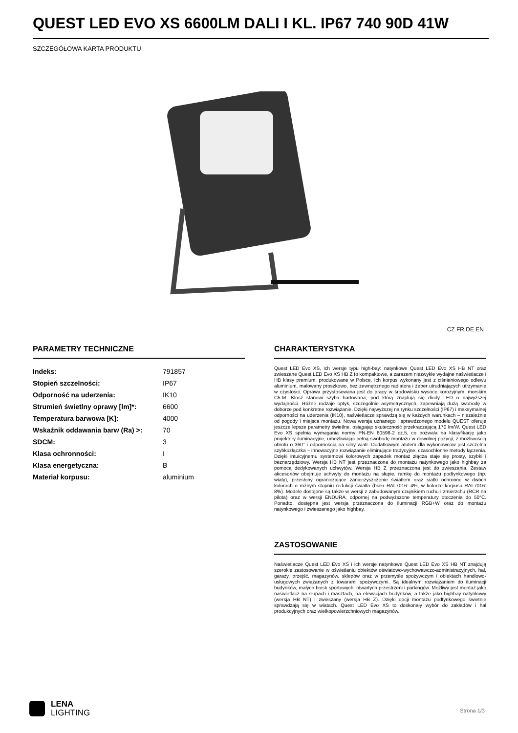QUEST LED EVO XS 6600LM DALI I KL. IP67 740 90D 41W
SZCZEGÓŁOWA KARTA PRODUKTU
CZ FR DE EN
PARAMETRY TECHNICZNE
| Indeks: | 791857 |
| Stopień szczelności: | IP67 |
| Odporność na uderzenia: | IK10 |
| Strumień świetlny oprawy [lm]*: | 6600 |
| Temperatura barwowa [K]: | 4000 |
| Wskaźnik oddawania barw (Ra) >: | 70 |
| SDCM: | 3 |
| Klasa ochronności: | I |
| Klasa energetyczna: | B |
| Materiał korpusu: | aluminium |
CHARAKTERYSTYKA
Quest LED Evo XS, ich wersje typu high-bay: natynkowe Quest LED Evo XS HB NT oraz zwieszane Quest LED Evo XS HB Z to kompaktowe, a zarazem niezwykle wydajne naświetlacze i HB klasy premium, produkowane w Polsce. Ich korpus wykonany jest z ciśnieniowego odlewu aluminium, malowany proszkowo, bez zewnętrznego radiatora i żeber utrudniających utrzymanie w czystości. Oprawa przystosowana jest do pracy w środowisku wysoce korozyjnym, morskim C5-M. Klosz stanowi szyba hartowana, pod którą znajdują się diody LED o najwyższej wydajności. Różne rodzaje optyk, szczególnie asymetrycznych, zapewniają dużą swobodę w doborze pod konkretne rozwiązanie. Dzięki najwyższej na rynku szczelności (IP67) i maksymalnej odporności na uderzenia (IK10), naświetlacze sprawdzą się w każdych warunkach – niezależnie od pogody i miejsca montażu. Nowa wersja uznanego i sprawdzonego modelu QUEST oferuje jeszcze lepsze parametry świetlne, osiągając skuteczność przekraczającą 170 lm/W. Quest LED Evo XS spełnia wymagania normy PN-EN 60598-2 cz.5, co pozwala na klasyfikację jako projektory iluminacyjne, umożliwiając pełną swobodę montażu w dowolnej pozycji, z możliwością obrotu o 360° i odpornością na silny wiatr. Dodatkowym atutem dla wykonawców jest szczelna szybkozłączka – innowacyjne rozwiązanie eliminujące tradycyjne, czasochłonne metody łączenia. Dzięki intuicyjnemu systemowi kolorowych zapadek montaż złącza staje się prosty, szybki i beznarzędziowy. Wersja HB NT jest przeznaczona do montażu natynkowego jako highbay za pomocą dedykowanych uchwytów. Wersja HB Z przeznaczona jest do zwieszania. Zestaw akcesoriów obejmuje uchwyty do montażu na słupie, ramkę do montażu podtynkowego (np. wiaty), przesłony ograniczające zanieczyszczenie światłem oraz siatki ochronne w dwóch kolorach o różnym stopniu redukcji światła (biała RAL7016: 4%, w kolorze korpusu RAL7016: 8%). Modele dostępne są także w wersji z zabudowanym czujnikiem ruchu i zmierzchu (RCR na pilota) oraz w wersji ENDURA, odpornej na podwyższone temperatury otoczenia do 50°C. Ponadto, dostępna jest wersja przeznaczona do iluminacji RGB+W oraz do montażu natynkowego i zwieszanego jako highbay.
ZASTOSOWANIE
Naświetlacze Quest LED Evo XS i ich wersje natynkowe Quest LED Evo XS HB NT znajdują szerokie zastosowanie w oświetlaniu obiektów oświatowo-wychowawczo-administracyjnych, hal, garaży, przejść, magazynów, sklepów oraz w przemyśle spożywczym i obiektach handlowo-usługowych związanych z towarami spożywczymi. Są idealnym rozwiązaniem do iluminacji budynków, małych boisk sportowych, otwartych przestrzeni i parkingów. Możliwy jest montaż jako naświetlacz na słupach i masztach, na elewacjach budynków, a także jako highbay natynkowy (wersja HB NT) i zwieszany (wersja HB Z). Dzięki opcji montażu podtynkowego świetnie sprawdzają się w wiatach. Quest LED Evo XS to doskonały wybór do zakładów i hal produkcyjnych oraz wielkopowierzchniowych magazynów.
LENA
LIGHTING
Strona 1/3